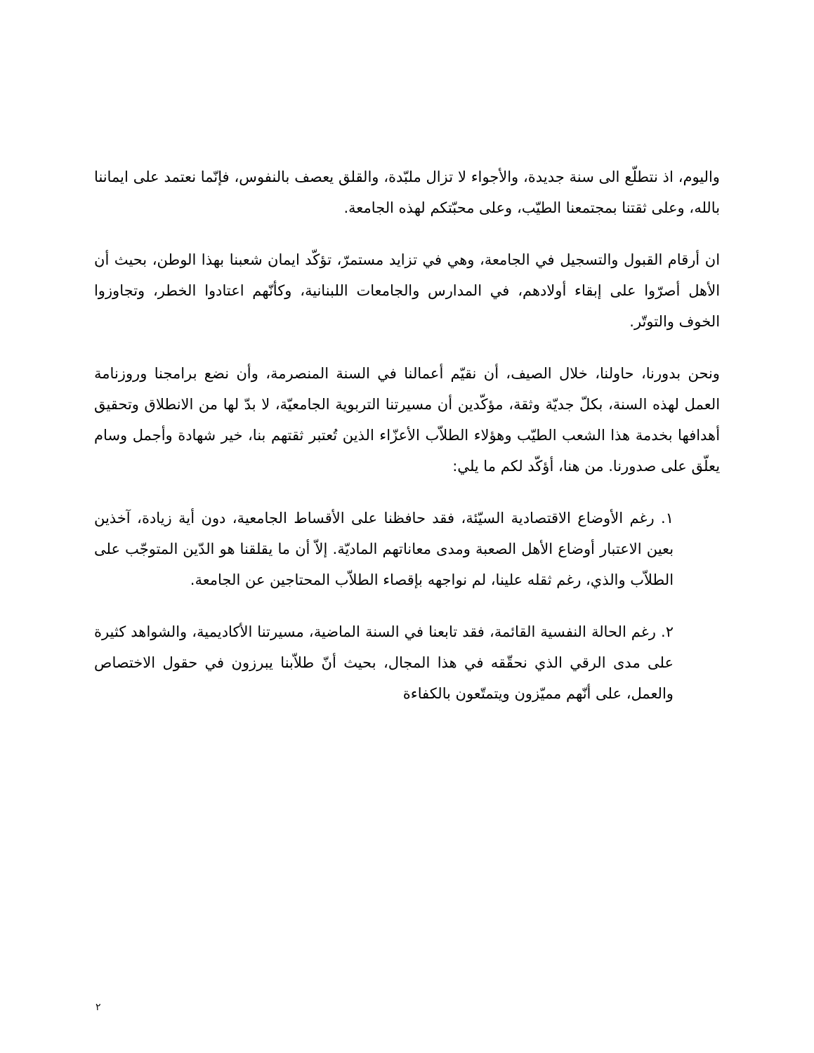واليوم، اذ نتطلّع الى سنة جديدة، والأجواء لا تزال ملبّدة، والقلق يعصف بالنفوس، فإنّما نعتمد على ايماننا بالله، وعلى ثقتنا بمجتمعنا الطيّب، وعلى محبّتكم لهذه الجامعة.
ان أرقام القبول والتسجيل في الجامعة، وهي في تزايد مستمرّ، تؤكّد ايمان شعبنا بهذا الوطن، بحيث أن الأهل أصرّوا على إبقاء أولادهم، في المدارس والجامعات اللبنانية، وكأنّهم اعتادوا الخطر، وتجاوزوا الخوف والتوتّر.
ونحن بدورنا، حاولنا، خلال الصيف، أن نقيّم أعمالنا في السنة المنصرمة، وأن نضع برامجنا وروزنامة العمل لهذه السنة، بكلّ جديّة وثقة، مؤكّدين أن مسيرتنا التربوية الجامعيّة، لا بدّ لها من الانطلاق وتحقيق أهدافها بخدمة هذا الشعب الطيّب وهؤلاء الطلاّب الأعزّاء الذين تُعتبر ثقتهم بنا، خير شهادة وأجمل وسام يعلّق على صدورنا. من هنا، أؤكّد لكم ما يلي:
١. رغم الأوضاع الاقتصادية السيّئة، فقد حافظنا على الأقساط الجامعية، دون أية زيادة، آخذين بعين الاعتبار أوضاع الأهل الصعبة ومدى معاناتهم الماديّة. إلاّ أن ما يقلقنا هو الدّين المتوجّب على الطلاّب والذي، رغم ثقله علينا، لم نواجهه بإقصاء الطلاّب المحتاجين عن الجامعة.
٢. رغم الحالة النفسية القائمة، فقد تابعنا في السنة الماضية، مسيرتنا الأكاديمية، والشواهد كثيرة على مدى الرقي الذي نحقّقه في هذا المجال، بحيث أنّ طلاّبنا يبرزون في حقول الاختصاص والعمل، على أنّهم مميّزون ويتمتّعون بالكفاءة
٢